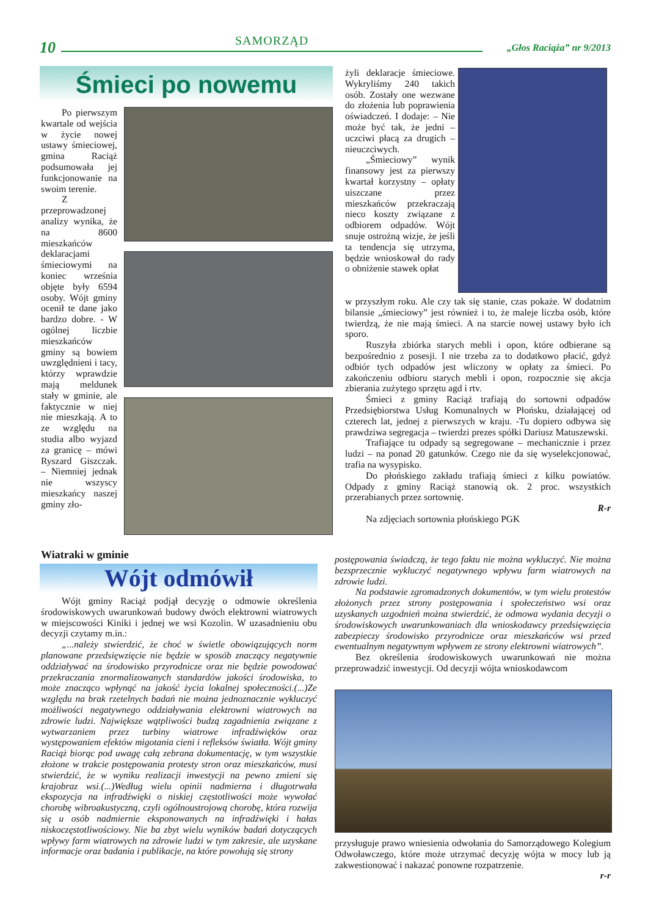10 SAMORZĄD „Głos Raciąża” nr 9/2013
Śmieci po nowemu
Po pierwszym kwartale od wejścia w życie nowej ustawy śmieciowej, gmina Raciąż podsumowała jej funkcjonowanie na swoim terenie.
Z przeprowadzonej analizy wynika, że na 8600 mieszkańców deklaracjami śmieciowymi na koniec września objęte były 6594 osoby. Wójt gminy ocenił te dane jako bardzo dobre. - W ogólnej liczbie mieszkańców gminy są bowiem uwzględnieni i tacy, którzy wprawdzie mają meldunek stały w gminie, ale faktycznie w niej nie mieszkają. A to ze względu na studia albo wyjazd za granicę – mówi Ryszard Giszczak. – Niemniej jednak nie wszyscy mieszkańcy naszej gminy zło-
żyli deklaracje śmieciowe. Wykryliśmy 240 takich osób. Zostały one wezwane do złożenia lub poprawienia oświadczeń. I dodaje: – Nie może być tak, że jedni – uczciwi płacą za drugich – nieuczciwych.
„Śmieciowy” wynik finansowy jest za pierwszy kwartał korzystny – opłaty uiszczane przez mieszkańców przekraczają nieco koszty związane z odbiorem odpadów. Wójt snuje ostrożną wizje, że jeśli ta tendencja się utrzyma, będzie wnioskował do rady o obniżenie stawek opłat
w przyszłym roku. Ale czy tak się stanie, czas pokaże. W dodatnim bilansie „śmieciowy” jest również i to, że maleje liczba osób, które twierdzą, że nie mają śmieci. A na starcie nowej ustawy było ich sporo.
Ruszyła zbiórka starych mebli i opon, które odbierane są bezpośrednio z posesji. I nie trzeba za to dodatkowo płacić, gdyż odbiór tych odpadów jest wliczony w opłaty za śmieci. Po zakończeniu odbioru starych mebli i opon, rozpocznie się akcja zbierania zużytego sprzętu agd i rtv.
Śmieci z gminy Raciąż trafiają do sortowni odpadów Przedsiębiorstwa Usług Komunalnych w Płońsku, działającej od czterech lat, jednej z pierwszych w kraju. -Tu dopiero odbywa się prawdziwa segregacja – twierdzi prezes spółki Dariusz Matuszewski.
Trafiające tu odpady są segregowane – mechanicznie i przez ludzi – na ponad 20 gatunków. Czego nie da się wyselekcjonować, trafia na wysypisko.
Do płońskiego zakładu trafiają śmieci z kilku powiatów. Odpady z gminy Raciąż stanowią ok. 2 proc. wszystkich przerabianych przez sortownię.
R-r
Na zdjęciach sortownia płońskiego PGK
Wiatraki w gminie
Wójt odmówił
Wójt gminy Raciąż podjął decyzję o odmowie określenia środowiskowych uwarunkowań budowy dwóch elektrowni wiatrowych w miejscowości Kiniki i jednej we wsi Kozolin. W uzasadnieniu obu decyzji czytamy m.in.:
„...należy stwierdzić, że choć w świetle obowiązujących norm planowane przedsięwzięcie nie będzie w sposób znaczący negatywnie oddziaływać na środowisko przyrodnicze oraz nie będzie powodować przekraczania znormalizowanych standardów jakości środowiska, to może znacząco wpłynąć na jakość życia lokalnej społeczności.(...)Ze względu na brak rzetelnych badań nie można jednoznacznie wykluczyć możliwości negatywnego oddziaływania elektrowni wiatrowych na zdrowie ludzi. Największe wątpliwości budzą zagadnienia związane z wytwarzaniem przez turbiny wiatrowe infradźwięków oraz występowaniem efektów migotania cieni i refleksów światła. Wójt gminy Raciąż biorąc pod uwagę całą zebrana dokumentację, w tym wszystkie złożone w trakcie postępowania protesty stron oraz mieszkańców, musi stwierdzić, że w wyniku realizacji inwestycji na pewno zmieni się krajobraz wsi.(...)Według wielu opinii nadmierna i długotrwała ekspozycja na infradźwięki o niskiej częstotliwości może wywołać chorobę wibroakustyczną, czyli ogólnoustrojową chorobę, która rozwija się u osób nadmiernie eksponowanych na infradźwięki i hałas niskoczęstotliwościowy. Nie ba zbyt wielu wyników badań dotyczących wpływy farm wiatrowych na zdrowie ludzi w tym zakresie, ale uzyskane informacje oraz badania i publikacje, na które powołują się strony
postępowania świadczą, że tego faktu nie można wykluczyć. Nie można bezsprzecznie wykluczyć negatywnego wpływu farm wiatrowych na zdrowie ludzi.
Na podstawie zgromadzonych dokumentów, w tym wielu protestów złożonych przez strony postępowania i społeczeństwo wsi oraz uzyskanych uzgodnień można stwierdzić, że odmowa wydania decyzji o środowiskowych uwarunkowaniach dla wnioskodawcy przedsięwzięcia zabezpieczy środowisko przyrodnicze oraz mieszkańców wsi przed ewentualnym negatywnym wpływem ze strony elektrowni wiatrowych”.
Bez określenia środowiskowych uwarunkowań nie można przeprowadzić inwestycji. Od decyzji wójta wnioskodawcom
przysługuje prawo wniesienia odwołania do Samorządowego Kolegium Odwoławczego, które może utrzymać decyzję wójta w mocy lub ją zakwestionować i nakazać ponowne rozpatrzenie.
r-r